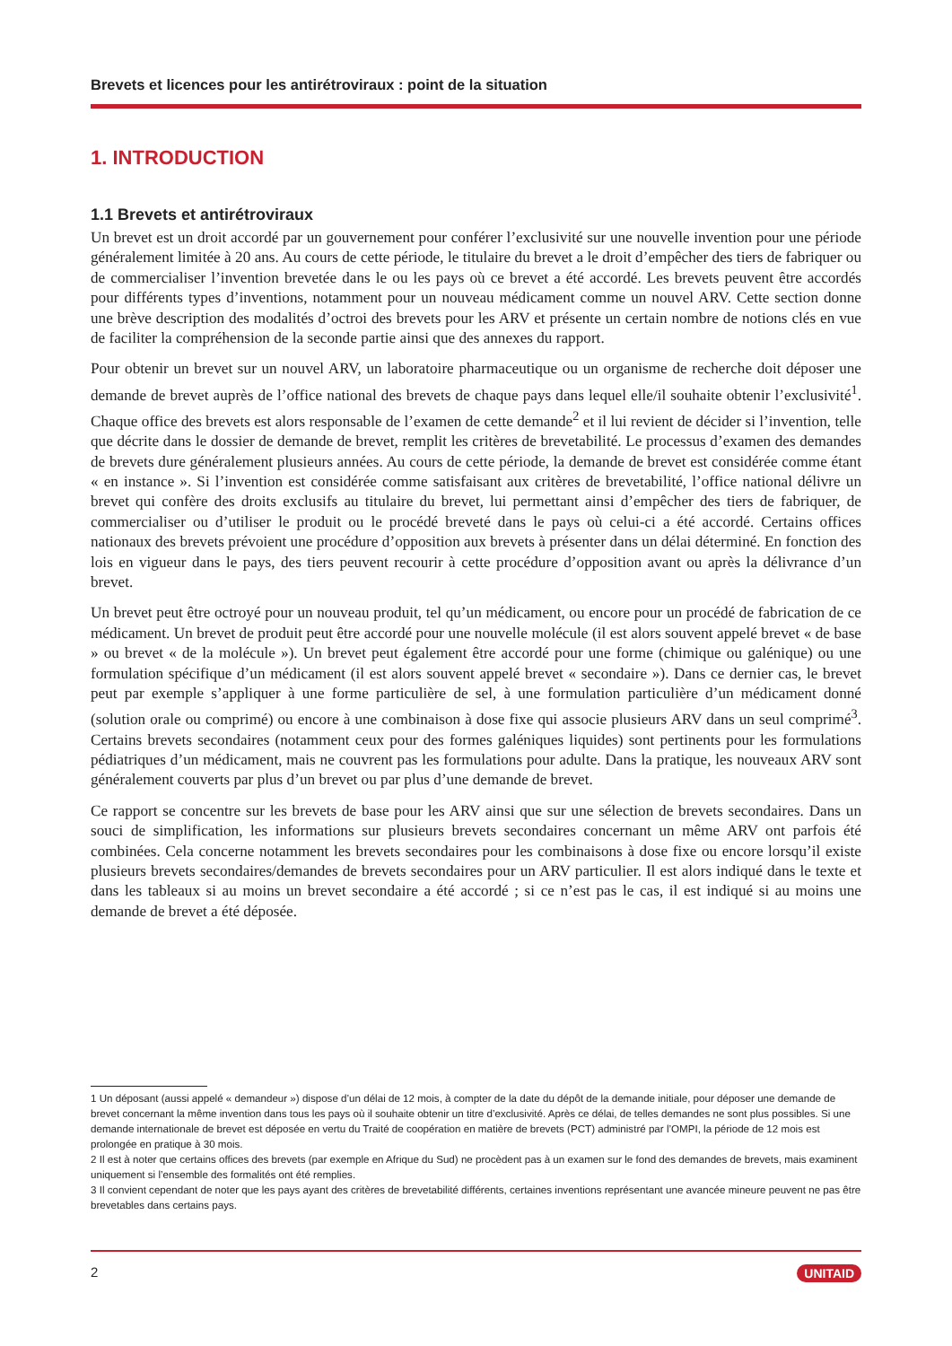Brevets et licences pour les antirétroviraux : point de la situation
1. INTRODUCTION
1.1 Brevets et antirétroviraux
Un brevet est un droit accordé par un gouvernement pour conférer l’exclusivité sur une nouvelle invention pour une période généralement limitée à 20 ans. Au cours de cette période, le titulaire du brevet a le droit d’empêcher des tiers de fabriquer ou de commercialiser l’invention brevetée dans le ou les pays où ce brevet a été accordé. Les brevets peuvent être accordés pour différents types d’inventions, notamment pour un nouveau médicament comme un nouvel ARV. Cette section donne une brève description des modalités d’octroi des brevets pour les ARV et présente un certain nombre de notions clés en vue de faciliter la compréhension de la seconde partie ainsi que des annexes du rapport.
Pour obtenir un brevet sur un nouvel ARV, un laboratoire pharmaceutique ou un organisme de recherche doit déposer une demande de brevet auprès de l’office national des brevets de chaque pays dans lequel elle/il souhaite obtenir l’exclusivité<sup>1</sup>. Chaque office des brevets est alors responsable de l’examen de cette demande<sup>2</sup> et il lui revient de décider si l’invention, telle que décrite dans le dossier de demande de brevet, remplit les critères de brevetabilité. Le processus d’examen des demandes de brevets dure généralement plusieurs années. Au cours de cette période, la demande de brevet est considérée comme étant « en instance ». Si l’invention est considérée comme satisfaisant aux critères de brevetabilité, l’office national délivre un brevet qui confère des droits exclusifs au titulaire du brevet, lui permettant ainsi d’empêcher des tiers de fabriquer, de commercialiser ou d’utiliser le produit ou le procédé breveté dans le pays où celui-ci a été accordé. Certains offices nationaux des brevets prévoient une procédure d’opposition aux brevets à présenter dans un délai déterminé. En fonction des lois en vigueur dans le pays, des tiers peuvent recourir à cette procédure d’opposition avant ou après la délivrance d’un brevet.
Un brevet peut être octroyé pour un nouveau produit, tel qu’un médicament, ou encore pour un procédé de fabrication de ce médicament. Un brevet de produit peut être accordé pour une nouvelle molécule (il est alors souvent appelé brevet « de base » ou brevet « de la molécule »). Un brevet peut également être accordé pour une forme (chimique ou galénique) ou une formulation spécifique d’un médicament (il est alors souvent appelé brevet « secondaire »). Dans ce dernier cas, le brevet peut par exemple s’appliquer à une forme particulière de sel, à une formulation particulière d’un médicament donné (solution orale ou comprimé) ou encore à une combinaison à dose fixe qui associe plusieurs ARV dans un seul comprimé<sup>3</sup>. Certains brevets secondaires (notamment ceux pour des formes galéniques liquides) sont pertinents pour les formulations pédiatriques d’un médicament, mais ne couvrent pas les formulations pour adulte. Dans la pratique, les nouveaux ARV sont généralement couverts par plus d’un brevet ou par plus d’une demande de brevet.
Ce rapport se concentre sur les brevets de base pour les ARV ainsi que sur une sélection de brevets secondaires. Dans un souci de simplification, les informations sur plusieurs brevets secondaires concernant un même ARV ont parfois été combinées. Cela concerne notamment les brevets secondaires pour les combinaisons à dose fixe ou encore lorsqu’il existe plusieurs brevets secondaires/demandes de brevets secondaires pour un ARV particulier. Il est alors indiqué dans le texte et dans les tableaux si au moins un brevet secondaire a été accordé ; si ce n’est pas le cas, il est indiqué si au moins une demande de brevet a été déposée.
1 Un déposant (aussi appelé « demandeur ») dispose d’un délai de 12 mois, à compter de la date du dépôt de la demande initiale, pour déposer une demande de brevet concernant la même invention dans tous les pays où il souhaite obtenir un titre d’exclusivité. Après ce délai, de telles demandes ne sont plus possibles. Si une demande internationale de brevet est déposée en vertu du Traité de coopération en matière de brevets (PCT) administré par l’OMPI, la période de 12 mois est prolongée en pratique à 30 mois.
2 Il est à noter que certains offices des brevets (par exemple en Afrique du Sud) ne procèdent pas à un examen sur le fond des demandes de brevets, mais examinent uniquement si l’ensemble des formalités ont été remplies.
3 Il convient cependant de noter que les pays ayant des critères de brevetabilité différents, certaines inventions représentant une avancée mineure peuvent ne pas être brevetables dans certains pays.
2 UNITAID